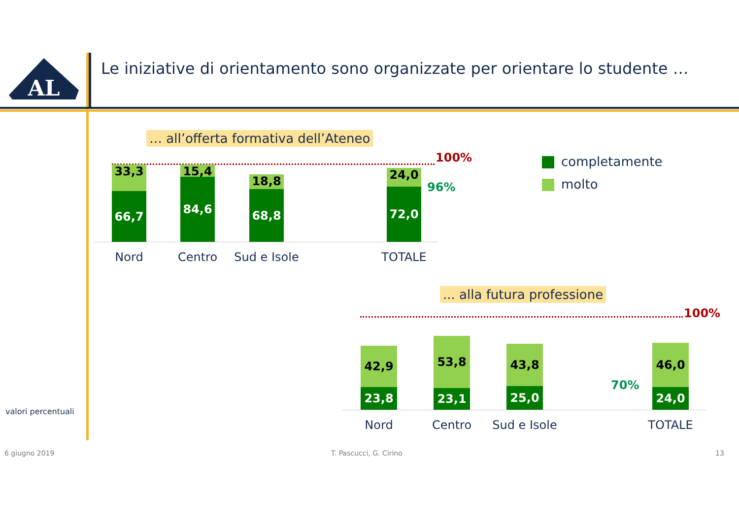AL
Le iniziative di orientamento sono organizzate per orientare lo studente …
… all’offerta formativa dell’Ateneo
100%
33,3
66,7
15,4
84,6
18,8
68,8
24,0
72,0
96%
Nord Centro
Sud e Isole
TOTALE
completamente
molto
... alla futura professione
100%
42,9
23,8
53,8
23,1
43,8
25,0
46,0
24,0
70%
Nord Centro
Sud e Isole
TOTALE
valori percentuali
6 giugno 2019 T. Pascucci, G. Cirino 13